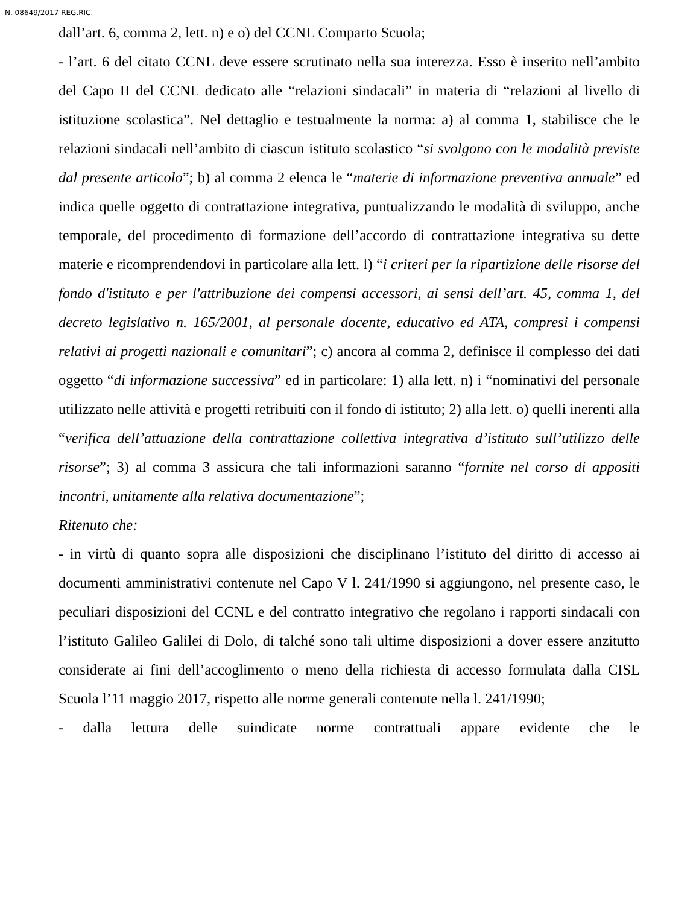N. 08649/2017 REG.RIC.
dall’art. 6, comma 2, lett. n) e o) del CCNL Comparto Scuola;
- l’art. 6 del citato CCNL deve essere scrutinato nella sua interezza. Esso è inserito nell’ambito del Capo II del CCNL dedicato alle “relazioni sindacali” in materia di “relazioni al livello di istituzione scolastica”. Nel dettaglio e testualmente la norma: a) al comma 1, stabilisce che le relazioni sindacali nell’ambito di ciascun istituto scolastico “si svolgono con le modalità previste dal presente articolo”; b) al comma 2 elenca le “materie di informazione preventiva annuale” ed indica quelle oggetto di contrattazione integrativa, puntualizzando le modalità di sviluppo, anche temporale, del procedimento di formazione dell’accordo di contrattazione integrativa su dette materie e ricomprendendovi in particolare alla lett. l) “i criteri per la ripartizione delle risorse del fondo d'istituto e per l'attribuzione dei compensi accessori, ai sensi dell’art. 45, comma 1, del decreto legislativo n. 165/2001, al personale docente, educativo ed ATA, compresi i compensi relativi ai progetti nazionali e comunitari”; c) ancora al comma 2, definisce il complesso dei dati oggetto “di informazione successiva” ed in particolare: 1) alla lett. n) i “nominativi del personale utilizzato nelle attività e progetti retribuiti con il fondo di istituto; 2) alla lett. o) quelli inerenti alla “verifica dell’attuazione della contrattazione collettiva integrativa d’istituto sull’utilizzo delle risorse”; 3) al comma 3 assicura che tali informazioni saranno “fornite nel corso di appositi incontri, unitamente alla relativa documentazione”;
Ritenuto che:
- in virtù di quanto sopra alle disposizioni che disciplinano l’istituto del diritto di accesso ai documenti amministrativi contenute nel Capo V l. 241/1990 si aggiungono, nel presente caso, le peculiari disposizioni del CCNL e del contratto integrativo che regolano i rapporti sindacali con l’istituto Galileo Galilei di Dolo, di talché sono tali ultime disposizioni a dover essere anzitutto considerate ai fini dell’accoglimento o meno della richiesta di accesso formulata dalla CISL Scuola l’11 maggio 2017, rispetto alle norme generali contenute nella l. 241/1990;
- dalla lettura delle suindicate norme contrattuali appare evidente che le